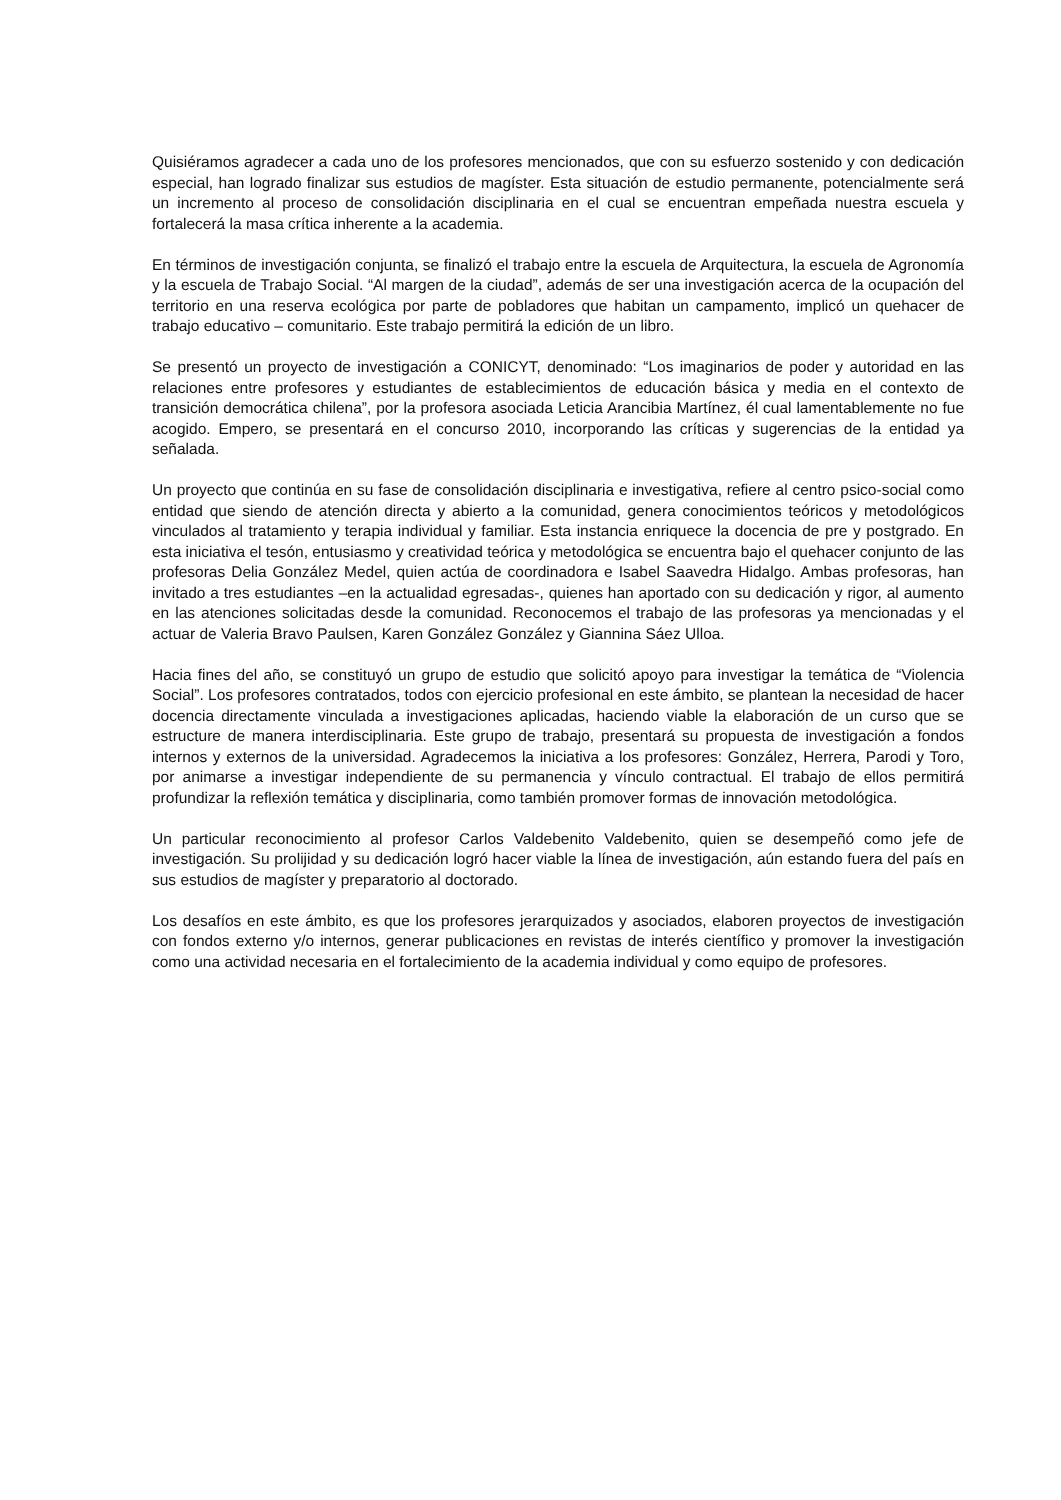Quisiéramos agradecer a cada uno de los profesores mencionados, que con su esfuerzo sostenido y con dedicación especial, han logrado finalizar sus estudios de magíster. Esta situación de estudio permanente, potencialmente será un incremento al proceso de consolidación disciplinaria en el cual se encuentran empeñada nuestra escuela y fortalecerá la masa crítica inherente a la academia.
En términos de investigación conjunta, se finalizó el trabajo entre la escuela de Arquitectura, la escuela de Agronomía y la escuela de Trabajo Social. “Al margen de la ciudad”, además de ser una investigación acerca de la ocupación del territorio en una reserva ecológica por parte de pobladores que habitan un campamento, implicó un quehacer de trabajo educativo – comunitario. Este trabajo permitirá la edición de un libro.
Se presentó un proyecto de investigación a CONICYT, denominado: “Los imaginarios de poder y autoridad en las relaciones entre profesores y estudiantes de establecimientos de educación básica y media en el contexto de transición democrática chilena”, por la profesora asociada Leticia Arancibia Martínez, él cual lamentablemente no fue acogido. Empero, se presentará en el concurso 2010, incorporando las críticas y sugerencias de la entidad ya señalada.
Un proyecto que continúa en su fase de consolidación disciplinaria e investigativa, refiere al centro psico-social como entidad que siendo de atención directa y abierto a la comunidad, genera conocimientos teóricos y metodológicos vinculados al tratamiento y terapia individual y familiar. Esta instancia enriquece la docencia de pre y postgrado. En esta iniciativa el tesón, entusiasmo y creatividad teórica y metodológica se encuentra bajo el quehacer conjunto de las profesoras Delia González Medel, quien actúa de coordinadora e Isabel Saavedra Hidalgo. Ambas profesoras, han invitado a tres estudiantes –en la actualidad egresadas-, quienes han aportado con su dedicación y rigor, al aumento en las atenciones solicitadas desde la comunidad. Reconocemos el trabajo de las profesoras ya mencionadas y el actuar de Valeria Bravo Paulsen, Karen González González y Giannina Sáez Ulloa.
Hacia fines del año, se constituyó un grupo de estudio que solicitó apoyo para investigar la temática de “Violencia Social”. Los profesores contratados, todos con ejercicio profesional en este ámbito, se plantean la necesidad de hacer docencia directamente vinculada a investigaciones aplicadas, haciendo viable la elaboración de un curso que se estructure de manera interdisciplinaria. Este grupo de trabajo, presentará su propuesta de investigación a fondos internos y externos de la universidad. Agradecemos la iniciativa a los profesores: González, Herrera, Parodi y Toro, por animarse a investigar independiente de su permanencia y vínculo contractual. El trabajo de ellos permitirá profundizar la reflexión temática y disciplinaria, como también promover formas de innovación metodológica.
Un particular reconocimiento al profesor Carlos Valdebenito Valdebenito, quien se desempeñó como jefe de investigación. Su prolijidad y su dedicación logró hacer viable la línea de investigación, aún estando fuera del país en sus estudios de magíster y preparatorio al doctorado.
Los desafíos en este ámbito, es que los profesores jerarquizados y asociados, elaboren proyectos de investigación con fondos externo y/o internos, generar publicaciones en revistas de interés científico y promover la investigación como una actividad necesaria en el fortalecimiento de la academia individual y como equipo de profesores.